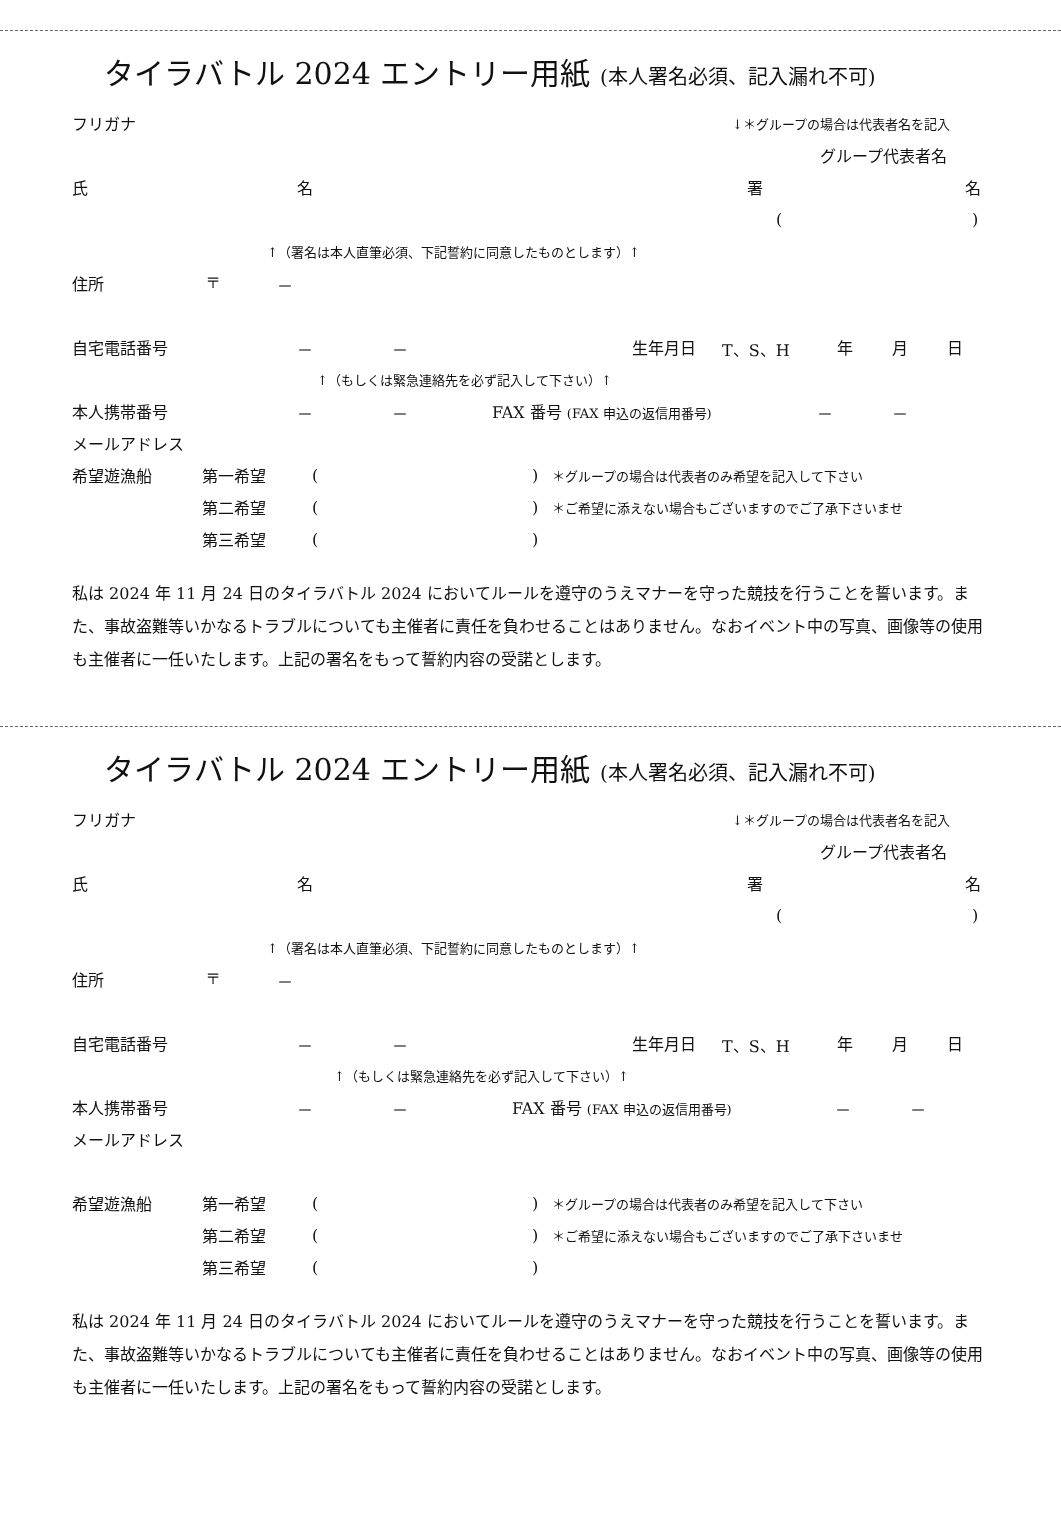タイラバトル 2024 エントリー用紙 (本人署名必須、記入漏れ不可)
フリガナ ↓＊グループの場合は代表者名を記入
グループ代表者名
氏名署名
()
↑（署名は本人直筆必須、下記誓約に同意したものとします）↑
住所 〒 －
自宅電話番号 － － 生年月日 T、S、H 年月日
↑（もしくは緊急連絡先を必ず記入して下さい）↑
本人携帯番号 － － FAX 番号 (FAX 申込の返信用番号) － －
メールアドレス
希望遊漁船 第一希望 () ＊グループの場合は代表者のみ希望を記入して下さい
第二希望 () ＊ご希望に添えない場合もございますのでご了承下さいませ
第三希望 ()
私は 2024 年 11 月 24 日のタイラバトル 2024 においてルールを遵守のうえマナーを守った競技を行うことを誓います。また、事故盗難等いかなるトラブルについても主催者に責任を負わせることはありません。なおイベント中の写真、画像等の使用も主催者に一任いたします。上記の署名をもって誓約内容の受諾とします。
タイラバトル 2024 エントリー用紙 (本人署名必須、記入漏れ不可)
フリガナ ↓＊グループの場合は代表者名を記入
グループ代表者名
氏名署名
()
↑（署名は本人直筆必須、下記誓約に同意したものとします）↑
住所 〒 －
自宅電話番号 － － 生年月日 T、S、H 年月日
↑（もしくは緊急連絡先を必ず記入して下さい）↑
本人携帯番号 － － FAX 番号 (FAX 申込の返信用番号) － －
メールアドレス
希望遊漁船 第一希望 () ＊グループの場合は代表者のみ希望を記入して下さい
第二希望 () ＊ご希望に添えない場合もございますのでご了承下さいませ
第三希望 ()
私は 2024 年 11 月 24 日のタイラバトル 2024 においてルールを遵守のうえマナーを守った競技を行うことを誓います。また、事故盗難等いかなるトラブルについても主催者に責任を負わせることはありません。なおイベント中の写真、画像等の使用も主催者に一任いたします。上記の署名をもって誓約内容の受諾とします。